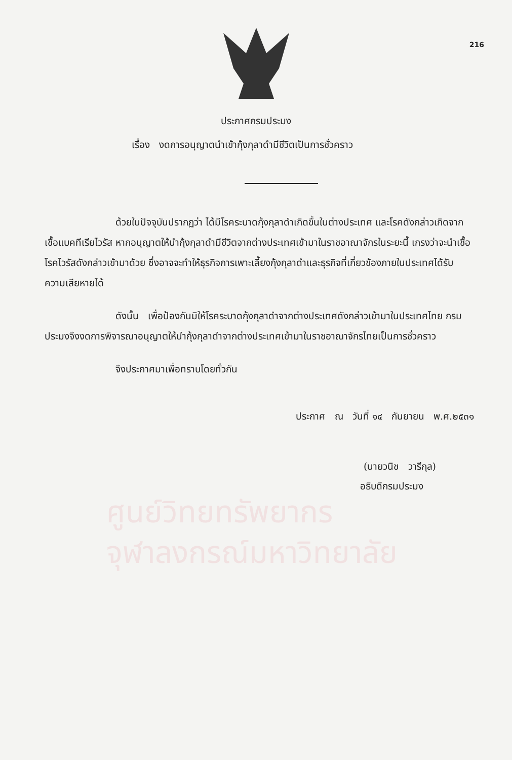216
ประกาศกรมประมง
เรื่อง งดการอนุญาตนำเข้ากุ้งกุลาดำมีชีวิตเป็นการชั่วคราว
ด้วยในปัจจุบันปรากฏว่า ได้มีโรคระบาดกุ้งกุลาดำเกิดขึ้นในต่างประเทศ และโรคดังกล่าวเกิดจากเชื้อแบคทีเรียไวรัส หากอนุญาตให้นำกุ้งกุลาดำมีชีวิตจากต่างประเทศเข้ามาในราชอาณาจักรในระยะนี้ เกรงว่าจะนำเชื้อโรคไวรัสดังกล่าวเข้ามาด้วย ซึ่งอาจจะทำให้ธุรกิจการเพาะเลี้ยงกุ้งกุลาดำและธุรกิจที่เกี่ยวข้องภายในประเทศได้รับความเสียหายได้
ดังนั้น เพื่อป้องกันมิให้โรคระบาดกุ้งกุลาดำจากต่างประเทศดังกล่าวเข้ามาในประเทศไทย กรมประมงจึงงดการพิจารณาอนุญาตให้นำกุ้งกุลาดำจากต่างประเทศเข้ามาในราชอาณาจักรไทยเป็นการชั่วคราว
จึงประกาศมาเพื่อทราบโดยทั่วกัน
ประกาศ ณ วันที่ ๑๔ กันยายน พ.ศ.๒๕๓๑
(นายวนิช วารีกุล)
อธิบดีกรมประมง
ศูนย์วิทยทรัพยากร
จุฬาลงกรณ์มหาวิทยาลัย